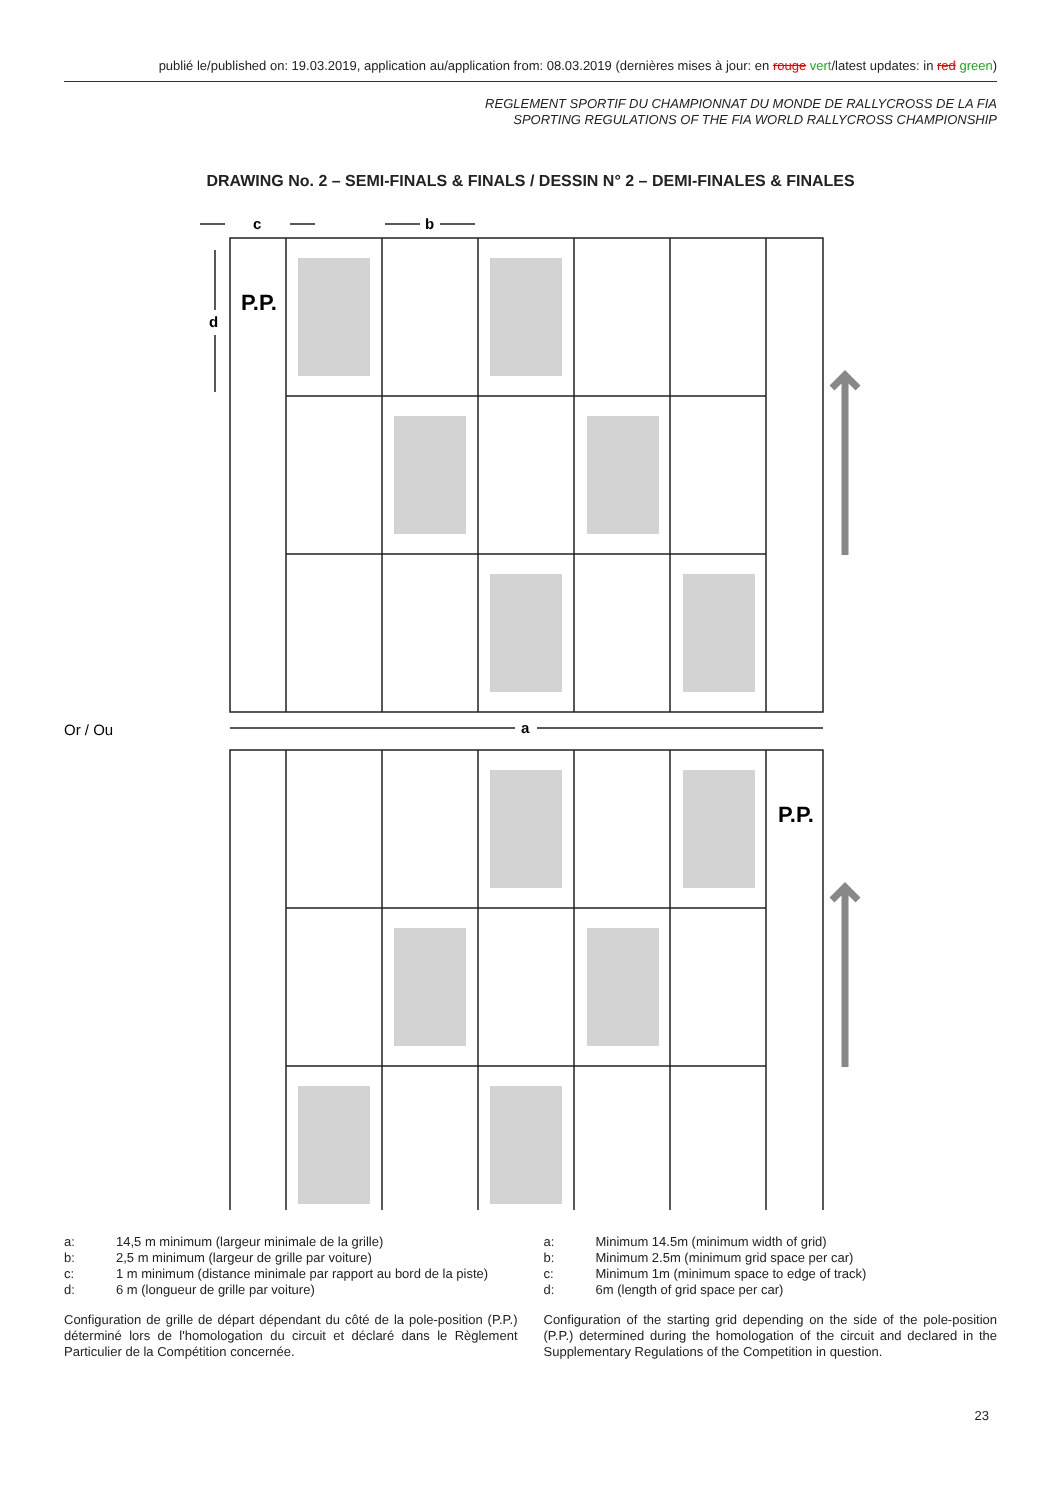publié le/published on: 19.03.2019, application au/application from: 08.03.2019 (dernières mises à jour: en rouge vert/latest updates: in red green)
REGLEMENT SPORTIF DU CHAMPIONNAT DU MONDE DE RALLYCROSS DE LA FIA
SPORTING REGULATIONS OF THE FIA WORLD RALLYCROSS CHAMPIONSHIP
DRAWING No. 2 – SEMI-FINALS & FINALS / DESSIN N° 2 – DEMI-FINALES & FINALES
P.P.
P.P.
c
b
d
a
Or / Ou
a: 14,5 m minimum (largeur minimale de la grille)
b: 2,5 m minimum (largeur de grille par voiture)
c: 1 m minimum (distance minimale par rapport au bord de la piste)
d: 6 m (longueur de grille par voiture)
Configuration de grille de départ dépendant du côté de la pole-position (P.P.) déterminé lors de l'homologation du circuit et déclaré dans le Règlement Particulier de la Compétition concernée.
a: Minimum 14.5m (minimum width of grid)
b: Minimum 2.5m (minimum grid space per car)
c: Minimum 1m (minimum space to edge of track)
d: 6m (length of grid space per car)
Configuration of the starting grid depending on the side of the pole-position (P.P.) determined during the homologation of the circuit and declared in the Supplementary Regulations of the Competition in question.
23